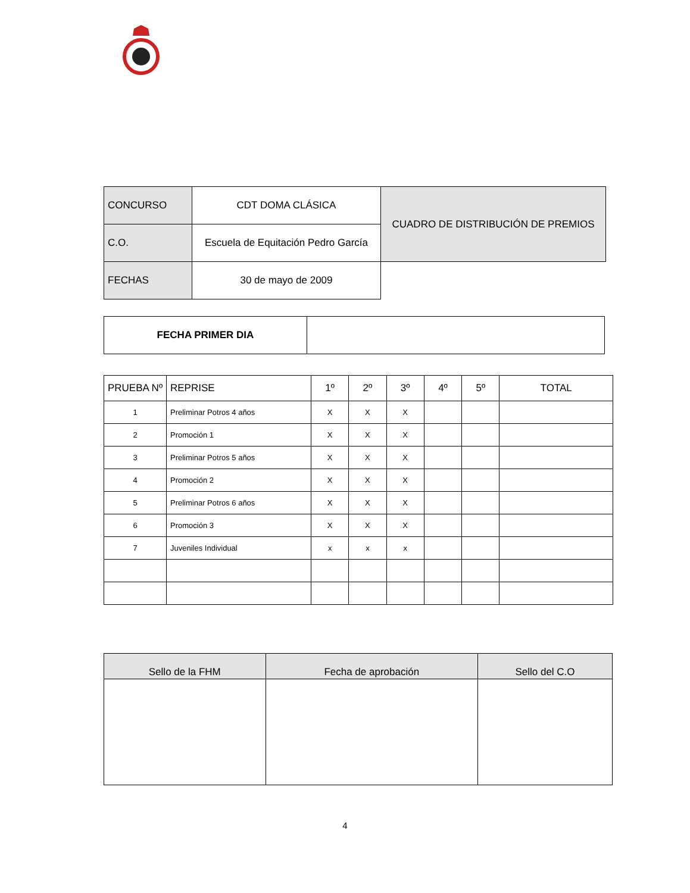| CONCURSO | CDT DOMA CLÁSICA | CUADRO DE DISTRIBUCIÓN DE PREMIOS |
| C.O. | Escuela de Equitación Pedro García | |
| FECHAS | 30 de mayo de 2009 | |
| FECHA PRIMER DIA | |
| PRUEBA Nº | REPRISE | 1º | 2º | 3º | 4º | 5º | TOTAL |
| --- | --- | --- | --- | --- | --- | --- | --- |
| 1 | Preliminar Potros 4 años | X | X | X | | | |
| 2 | Promoción 1 | X | X | X | | | |
| 3 | Preliminar Potros 5 años | X | X | X | | | |
| 4 | Promoción 2 | X | X | X | | | |
| 5 | Preliminar Potros 6 años | X | X | X | | | |
| 6 | Promoción 3 | X | X | X | | | |
| 7 | Juveniles Individual | x | x | x | | | |
| Sello de la FHM | Fecha de aprobación | Sello del C.O |
| --- | --- | --- |
4